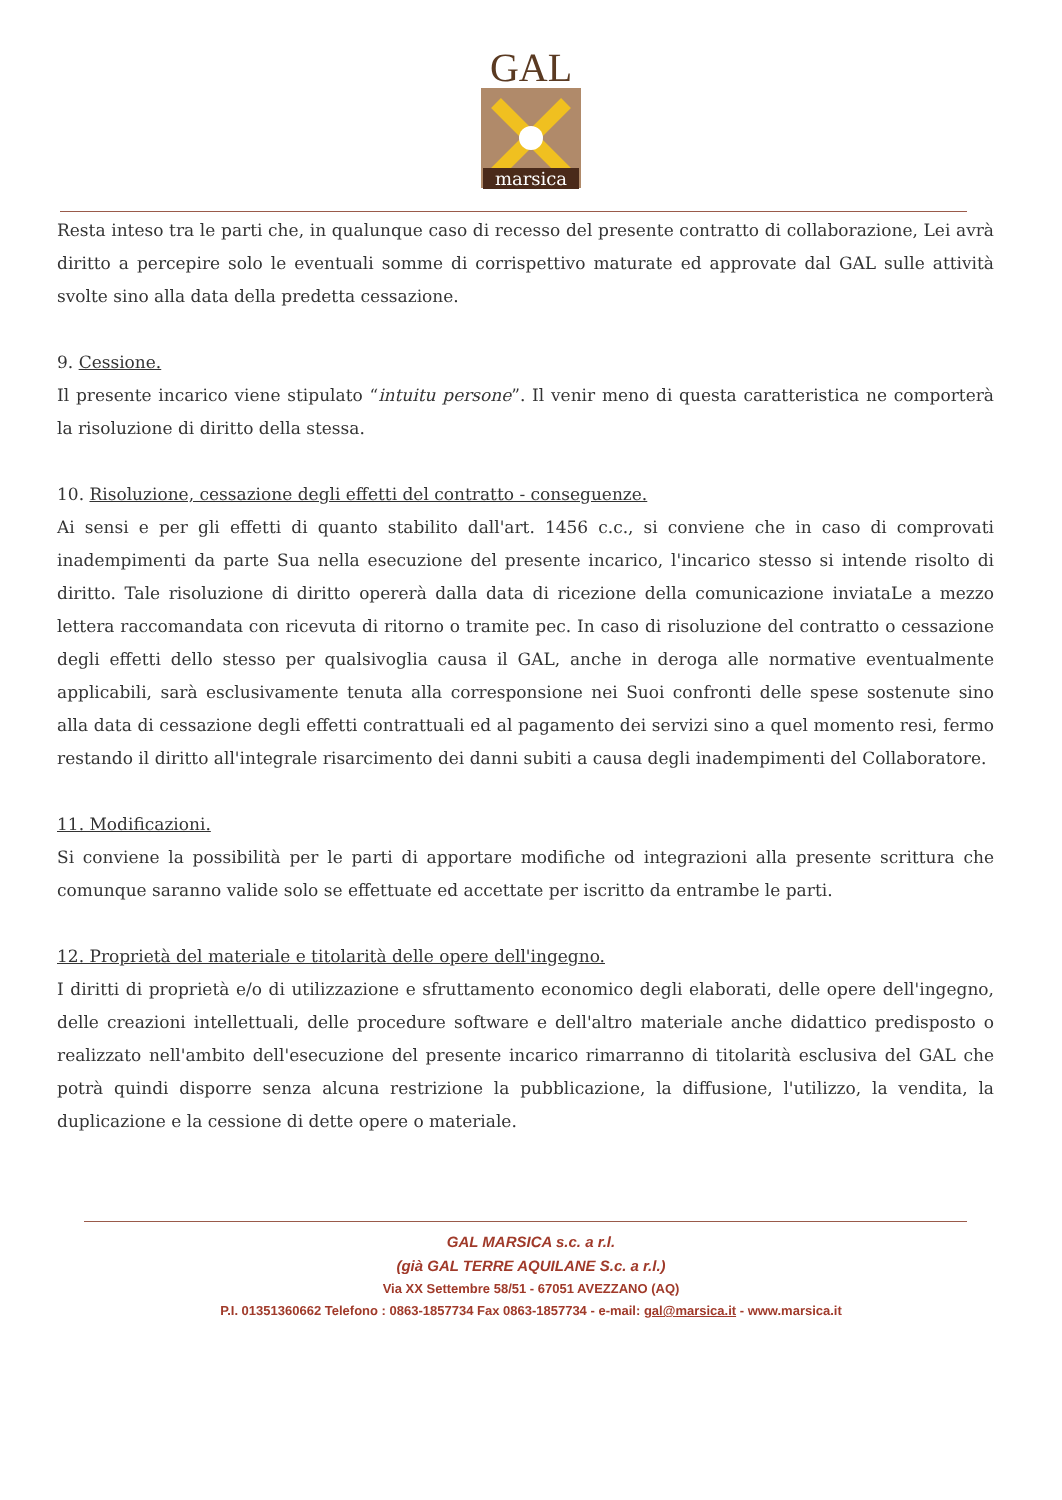GAL
marsica
Resta inteso tra le parti che, in qualunque caso di recesso del presente contratto di collaborazione, Lei avrà diritto a percepire solo le eventuali somme di corrispettivo maturate ed approvate dal GAL sulle attività svolte sino alla data della predetta cessazione.
9. Cessione.
Il presente incarico viene stipulato “intuitu persone”. Il venir meno di questa caratteristica ne comporterà la risoluzione di diritto della stessa.
10. Risoluzione, cessazione degli effetti del contratto - conseguenze.
Ai sensi e per gli effetti di quanto stabilito dall'art. 1456 c.c., si conviene che in caso di comprovati inadempimenti da parte Sua nella esecuzione del presente incarico, l'incarico stesso si intende risolto di diritto. Tale risoluzione di diritto opererà dalla data di ricezione della comunicazione inviataLe a mezzo lettera raccomandata con ricevuta di ritorno o tramite pec. In caso di risoluzione del contratto o cessazione degli effetti dello stesso per qualsivoglia causa il GAL, anche in deroga alle normative eventualmente applicabili, sarà esclusivamente tenuta alla corresponsione nei Suoi confronti delle spese sostenute sino alla data di cessazione degli effetti contrattuali ed al pagamento dei servizi sino a quel momento resi, fermo restando il diritto all'integrale risarcimento dei danni subiti a causa degli inadempimenti del Collaboratore.
11. Modificazioni.
Si conviene la possibilità per le parti di apportare modifiche od integrazioni alla presente scrittura che comunque saranno valide solo se effettuate ed accettate per iscritto da entrambe le parti.
12. Proprietà del materiale e titolarità delle opere dell'ingegno.
I diritti di proprietà e/o di utilizzazione e sfruttamento economico degli elaborati, delle opere dell'ingegno, delle creazioni intellettuali, delle procedure software e dell'altro materiale anche didattico predisposto o realizzato nell'ambito dell'esecuzione del presente incarico rimarranno di titolarità esclusiva del GAL che potrà quindi disporre senza alcuna restrizione la pubblicazione, la diffusione, l'utilizzo, la vendita, la duplicazione e la cessione di dette opere o materiale.
GAL MARSICA s.c. a r.l.
(già GAL TERRE AQUILANE S.c. a r.l.)
Via XX Settembre 58/51 - 67051 AVEZZANO (AQ)
P.I. 01351360662 Telefono : 0863-1857734 Fax 0863-1857734 - e-mail: gal@marsica.it - www.marsica.it